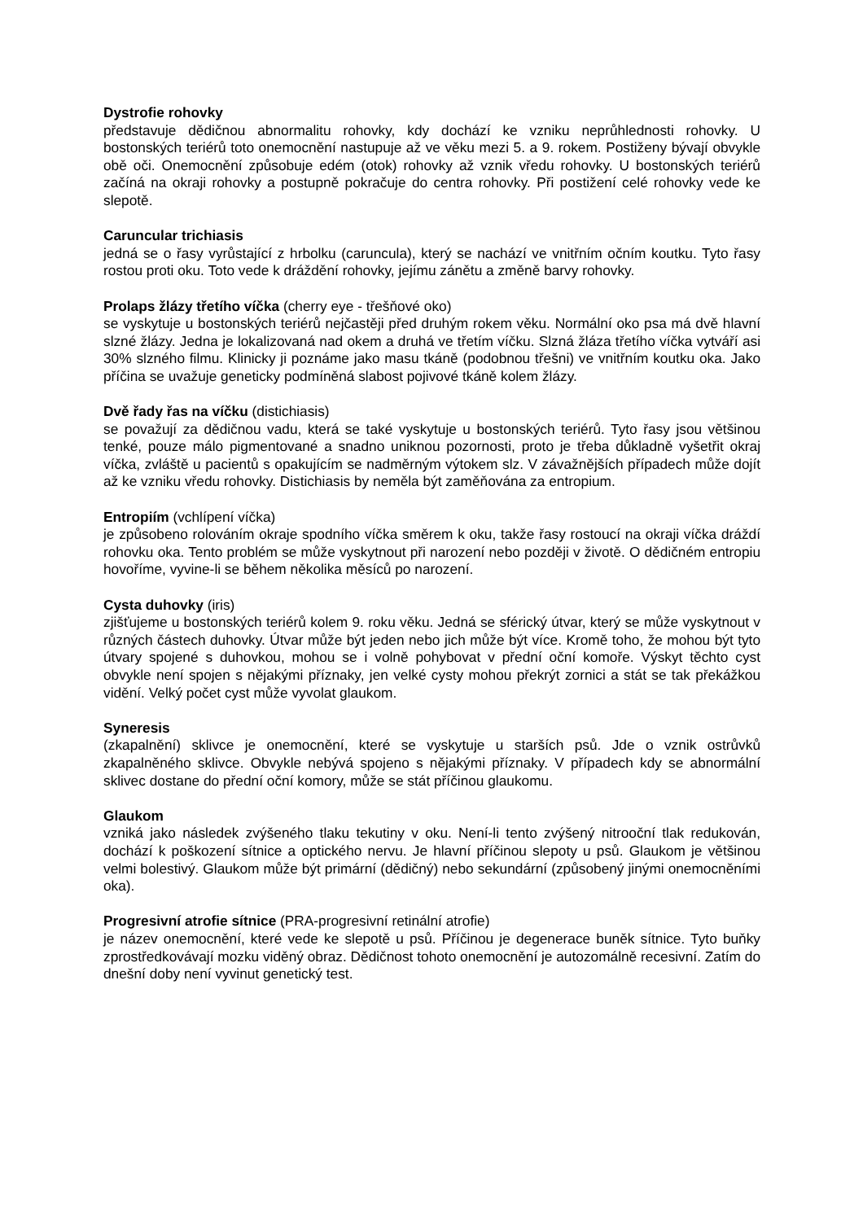Dystrofie rohovky
představuje dědičnou abnormalitu rohovky, kdy dochází ke vzniku neprůhlednosti rohovky. U bostonských teriérů toto onemocnění nastupuje až ve věku mezi 5. a 9. rokem. Postiženy bývají obvykle obě oči. Onemocnění způsobuje edém (otok) rohovky až vznik vředu rohovky. U bostonských teriérů začíná na okraji rohovky a postupně pokračuje do centra rohovky. Při postižení celé rohovky vede ke slepotě.
Caruncular trichiasis
jedná se o řasy vyrůstající z hrbolku (caruncula), který se nachází ve vnitřním očním koutku. Tyto řasy rostou proti oku. Toto vede k dráždění rohovky, jejímu zánětu a změně barvy rohovky.
Prolaps žlázy třetího víčka (cherry eye - třešňové oko)
se vyskytuje u bostonských teriérů nejčastěji před druhým rokem věku. Normální oko psa má dvě hlavní slzné žlázy. Jedna je lokalizovaná nad okem a druhá ve třetím víčku. Slzná žláza třetího víčka vytváří asi 30% slzného filmu. Klinicky ji poznáme jako masu tkáně (podobnou třešni) ve vnitřním koutku oka. Jako příčina se uvažuje geneticky podmíněná slabost pojivové tkáně kolem žlázy.
Dvě řady řas na víčku (distichiasis)
se považují za dědičnou vadu, která se také vyskytuje u bostonských teriérů. Tyto řasy jsou většinou tenké, pouze málo pigmentované a snadno uniknou pozornosti, proto je třeba důkladně vyšetřit okraj víčka, zvláště u pacientů s opakujícím se nadměrným výtokem slz. V závažnějších případech může dojít až ke vzniku vředu rohovky. Distichiasis by neměla být zaměňována za entropium.
Entropiím (vchlípení víčka)
je způsobeno rolováním okraje spodního víčka směrem k oku, takže řasy rostoucí na okraji víčka dráždí rohovku oka. Tento problém se může vyskytnout při narození nebo později v životě. O dědičném entropiu hovoříme, vyvine-li se během několika měsíců po narození.
Cysta duhovky (iris)
zjišťujeme u bostonských teriérů kolem 9. roku věku. Jedná se sférický útvar, který se může vyskytnout v různých částech duhovky. Útvar může být jeden nebo jich může být více. Kromě toho, že mohou být tyto útvary spojené s duhovkou, mohou se i volně pohybovat v přední oční komoře. Výskyt těchto cyst obvykle není spojen s nějakými příznaky, jen velké cysty mohou překrýt zornici a stát se tak překážkou vidění. Velký počet cyst může vyvolat glaukom.
Syneresis
(zkapalnění) sklivce je onemocnění, které se vyskytuje u starších psů. Jde o vznik ostrůvků zkapalněného sklivce. Obvykle nebývá spojeno s nějakými příznaky. V případech kdy se abnormální sklivec dostane do přední oční komory, může se stát příčinou glaukomu.
Glaukom
vzniká jako následek zvýšeného tlaku tekutiny v oku. Není-li tento zvýšený nitrooční tlak redukován, dochází k poškození sítnice a optického nervu. Je hlavní příčinou slepoty u psů. Glaukom je většinou velmi bolestivý. Glaukom může být primární (dědičný) nebo sekundární (způsobený jinými onemocněními oka).
Progresivní atrofie sítnice (PRA-progresivní retinální atrofie)
je název onemocnění, které vede ke slepotě u psů. Příčinou je degenerace buněk sítnice. Tyto buňky zprostředkovávají mozku viděný obraz. Dědičnost tohoto onemocnění je autozomálně recesivní. Zatím do dnešní doby není vyvinut genetický test.